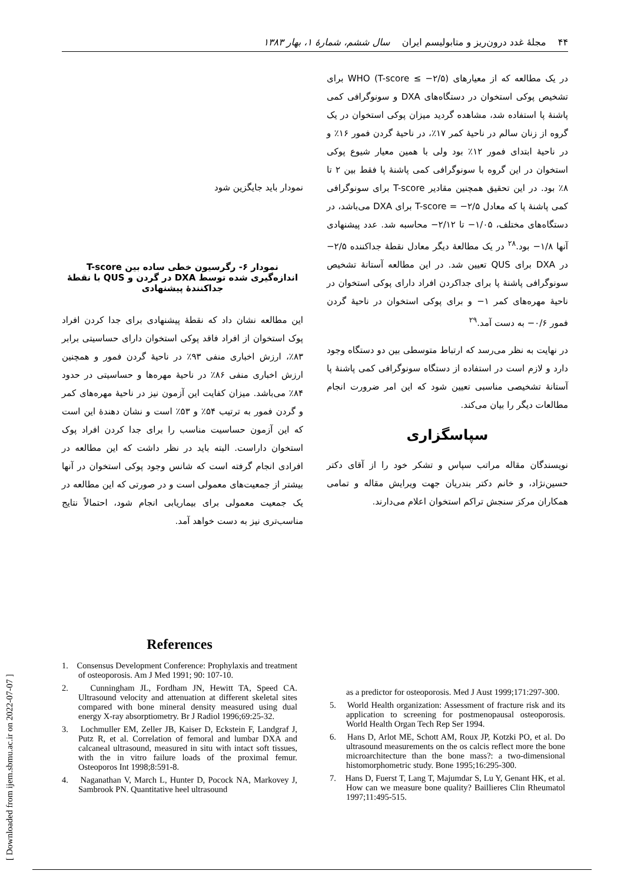۴۴ مجلهٔ غدد درون‌ریز و متابولیسم ایران سال ششم، شمارهٔ ۱، بهار ۱۳۸۳
[ Downloaded from ijem.sbmu.ac.ir on 2022-07-07 ]
در یک مطالعه که از معیارهای WHO (T-score ≤ −۲/۵) برای تشخیص پوکی استخوان در دستگاه‌های DXA و سونوگرافی کمی پاشنهٔ پا استفاده شد، مشاهده گردید میزان پوکی استخوان در یک گروه از زنان سالم در ناحیهٔ کمر ۱۷٪، در ناحیهٔ گردن فمور ۱۶٪ و در ناحیهٔ ابتدای فمور ۱۲٪ بود ولی با همین معیار شیوع پوکی استخوان در این گروه با سونوگرافی کمی پاشنهٔ پا فقط بین ۲ تا ۸٪ بود. در این تحقیق همچنین مقادیر T-score برای سونوگرافی کمی پاشنهٔ پا که معادل T-score = −۲/۵ برای DXA می‌باشد، در دستگاه‌های مختلف، ۱/۰۵− تا ۲/۱۲− محاسبه شد. عدد پیشنهادی آنها ۱/۸− بود.<sup>۲۸</sup> در یک مطالعهٔ دیگر معادل نقطهٔ جداکننده ۲/۵− در DXA برای QUS تعیین شد. در این مطالعه آستانهٔ تشخیص سونوگرافی پاشنهٔ پا برای جداکردن افراد دارای پوکی استخوان در ناحیهٔ مهره‌های کمر ۱− و برای پوکی استخوان در ناحیهٔ گردن فمور ۰/۶− به دست آمد.<sup>۲۹</sup>
در نهایت به نظر می‌رسد که ارتباط متوسطی بین دو دستگاه وجود دارد و لازم است در استفاده از دستگاه سونوگرافی کمی پاشنهٔ پا آستانهٔ تشخیصی مناسبی تعیین شود که این امر ضرورت انجام مطالعات دیگر را بیان می‌کند.
سپاسگزاری
نویسندگان مقاله مراتب سپاس و تشکر خود را از آقای دکتر حسین‌نژاد، و خانم دکتر بندریان جهت ویرایش مقاله و تمامی همکاران مرکز سنجش تراکم استخوان اعلام می‌دارند.
نمودار باید جایگزین شود
نمودار ۶- رگرسیون خطی ساده بین T-score اندازه‌گیری شده توسط DXA در گردن و QUS با نقطهٔ جداکنندهٔ پیشنهادی
این مطالعه نشان داد که نقطهٔ پیشنهادی برای جدا کردن افراد پوک استخوان از افراد فاقد پوکی استخوان دارای حساسیتی برابر ۸۳٪، ارزش اخباری منفی ۹۳٪ در ناحیهٔ گردن فمور و همچنین ارزش اخباری منفی ۸۶٪ در ناحیهٔ مهره‌ها و حساسیتی در حدود ۸۴٪ می‌باشد. میزان کفایت این آزمون نیز در ناحیهٔ مهره‌های کمر و گردن فمور به ترتیب ۵۴٪ و ۵۳٪ است و نشان دهندهٔ این است که این آزمون حساسیت مناسب را برای جدا کردن افراد پوک استخوان داراست. البته باید در نظر داشت که این مطالعه در افرادی انجام گرفته است که شانس وجود پوکی استخوان در آنها بیشتر از جمعیت‌های معمولی است و در صورتی که این مطالعه در یک جمعیت معمولی برای بیماریابی انجام شود، احتمالاً نتایج مناسب‌تری نیز به دست خواهد آمد.
References
1. Consensus Development Conference: Prophylaxis and treatment of osteoporosis. Am J Med 1991; 90: 107-10.
2. Cunningham JL, Fordham JN, Hewitt TA, Speed CA. Ultrasound velocity and attenuation at different skeletal sites compared with bone mineral density measured using dual energy X-ray absorptiometry. Br J Radiol 1996;69:25-32.
3. Lochmuller EM, Zeller JB, Kaiser D, Eckstein F, Landgraf J, Putz R, et al. Correlation of femoral and lumbar DXA and calcaneal ultrasound, measured in situ with intact soft tissues, with the in vitro failure loads of the proximal femur. Osteoporos Int 1998;8:591-8.
4. Naganathan V, March L, Hunter D, Pocock NA, Markovey J, Sambrook PN. Quantitative heel ultrasound
as a predictor for osteoporosis. Med J Aust 1999;171:297-300.
5. World Health organization: Assessment of fracture risk and its application to screening for postmenopausal osteoporosis. World Health Organ Tech Rep Ser 1994.
6. Hans D, Arlot ME, Schott AM, Roux JP, Kotzki PO, et al. Do ultrasound measurements on the os calcis reflect more the bone microarchitecture than the bone mass?: a two-dimensional histomorphometric study. Bone 1995;16:295-300.
7. Hans D, Fuerst T, Lang T, Majumdar S, Lu Y, Genant HK, et al. How can we measure bone quality? Baillieres Clin Rheumatol 1997;11:495-515.